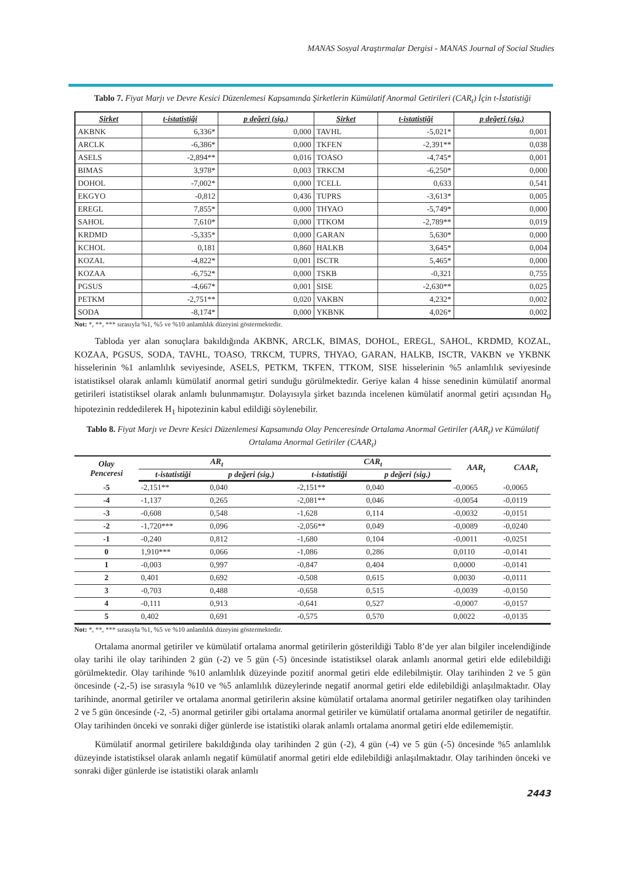MANAS Sosyal Araştırmalar Dergisi - MANAS Journal of Social Studies
Tablo 7. Fiyat Marjı ve Devre Kesici Düzenlemesi Kapsamında Şirketlerin Kümülatif Anormal Getirileri (CAR<sub>t</sub>) İçin t-İstatistiği
| Şirket | t-istatistiği | p değeri (sig.) | Şirket | t-istatistiği | p değeri (sig.) |
| --- | --- | --- | --- | --- | --- |
| AKBNK | 6,336* | 0,000 | TAVHL | -5,021* | 0,001 |
| ARCLK | -6,386* | 0,000 | TKFEN | -2,391** | 0,038 |
| ASELS | -2,894** | 0,016 | TOASO | -4,745* | 0,001 |
| BIMAS | 3,978* | 0,003 | TRKCM | -6,250* | 0,000 |
| DOHOL | -7,002* | 0,000 | TCELL | 0,633 | 0,541 |
| EKGYO | -0,812 | 0,436 | TUPRS | -3,613* | 0,005 |
| EREGL | 7,855* | 0,000 | THYAO | -5,749* | 0,000 |
| SAHOL | 7,610* | 0,000 | TTKOM | -2,789** | 0,019 |
| KRDMD | -5,335* | 0,000 | GARAN | 5,630* | 0,000 |
| KCHOL | 0,181 | 0,860 | HALKB | 3,645* | 0,004 |
| KOZAL | -4,822* | 0,001 | ISCTR | 5,465* | 0,000 |
| KOZAA | -6,752* | 0,000 | TSKB | -0,321 | 0,755 |
| PGSUS | -4,667* | 0,001 | SISE | -2,630** | 0,025 |
| PETKM | -2,751** | 0,020 | VAKBN | 4,232* | 0,002 |
| SODA | -8,174* | 0,000 | YKBNK | 4,026* | 0,002 |
Not: *, **, *** sırasıyla %1, %5 ve %10 anlamlılık düzeyini göstermektedir.
Tabloda yer alan sonuçlara bakıldığında AKBNK, ARCLK, BIMAS, DOHOL, EREGL, SAHOL, KRDMD, KOZAL, KOZAA, PGSUS, SODA, TAVHL, TOASO, TRKCM, TUPRS, THYAO, GARAN, HALKB, ISCTR, VAKBN ve YKBNK hisselerinin %1 anlamlılık seviyesinde, ASELS, PETKM, TKFEN, TTKOM, SISE hisselerinin %5 anlamlılık seviyesinde istatistiksel olarak anlamlı kümülatif anormal getiri sunduğu görülmektedir. Geriye kalan 4 hisse senedinin kümülatif anormal getirileri istatistiksel olarak anlamlı bulunmamıştır. Dolayısıyla şirket bazında incelenen kümülatif anormal getiri açısından H<sub>0</sub> hipotezinin reddedilerek H<sub>1</sub> hipotezinin kabul edildiği söylenebilir.
Tablo 8. Fiyat Marjı ve Devre Kesici Düzenlemesi Kapsamında Olay Penceresinde Ortalama Anormal Getiriler (AAR<sub>t</sub>) ve Kümülatif Ortalama Anormal Getiriler (CAAR<sub>t</sub>)
| Olay Penceresi | AR<sub>t</sub> | | CAR<sub>t</sub> | | AAR<sub>t</sub> | CAAR<sub>t</sub> |
| --- | --- | --- | --- | --- | --- | --- |
| | t-istatistiği | p değeri (sig.) | t-istatistiği | p değeri (sig.) | | |
| -5 | -2,151** | 0,040 | -2,151** | 0,040 | -0,0065 | -0,0065 |
| -4 | -1,137 | 0,265 | -2,081** | 0,046 | -0,0054 | -0,0119 |
| -3 | -0,608 | 0,548 | -1,628 | 0,114 | -0,0032 | -0,0151 |
| -2 | -1,720*** | 0,096 | -2,056** | 0,049 | -0,0089 | -0,0240 |
| -1 | -0,240 | 0,812 | -1,680 | 0,104 | -0,0011 | -0,0251 |
| 0 | 1,910*** | 0,066 | -1,086 | 0,286 | 0,0110 | -0,0141 |
| 1 | -0,003 | 0,997 | -0,847 | 0,404 | 0,0000 | -0,0141 |
| 2 | 0,401 | 0,692 | -0,508 | 0,615 | 0,0030 | -0,0111 |
| 3 | -0,703 | 0,488 | -0,658 | 0,515 | -0,0039 | -0,0150 |
| 4 | -0,111 | 0,913 | -0,641 | 0,527 | -0,0007 | -0,0157 |
| 5 | 0,402 | 0,691 | -0,575 | 0,570 | 0,0022 | -0,0135 |
Not: *, **, *** sırasıyla %1, %5 ve %10 anlamlılık düzeyini göstermektedir.
Ortalama anormal getiriler ve kümülatif ortalama anormal getirilerin gösterildiği Tablo 8’de yer alan bilgiler incelendiğinde olay tarihi ile olay tarihinden 2 gün (-2) ve 5 gün (-5) öncesinde istatistiksel olarak anlamlı anormal getiri elde edilebildiği görülmektedir. Olay tarihinde %10 anlamlılık düzeyinde pozitif anormal getiri elde edilebilmiştir. Olay tarihinden 2 ve 5 gün öncesinde (-2,-5) ise sırasıyla %10 ve %5 anlamlılık düzeylerinde negatif anormal getiri elde edilebildiği anlaşılmaktadır. Olay tarihinde, anormal getiriler ve ortalama anormal getirilerin aksine kümülatif ortalama anormal getiriler negatifken olay tarihinden 2 ve 5 gün öncesinde (-2, -5) anormal getiriler gibi ortalama anormal getiriler ve kümülatif ortalama anormal getiriler de negatiftir. Olay tarihinden önceki ve sonraki diğer günlerde ise istatistiki olarak anlamlı ortalama anormal getiri elde edilememiştir.
Kümülatif anormal getirilere bakıldığında olay tarihinden 2 gün (-2), 4 gün (-4) ve 5 gün (-5) öncesinde %5 anlamlılık düzeyinde istatistiksel olarak anlamlı negatif kümülatif anormal getiri elde edilebildiği anlaşılmaktadır. Olay tarihinden önceki ve sonraki diğer günlerde ise istatistiki olarak anlamlı
2443